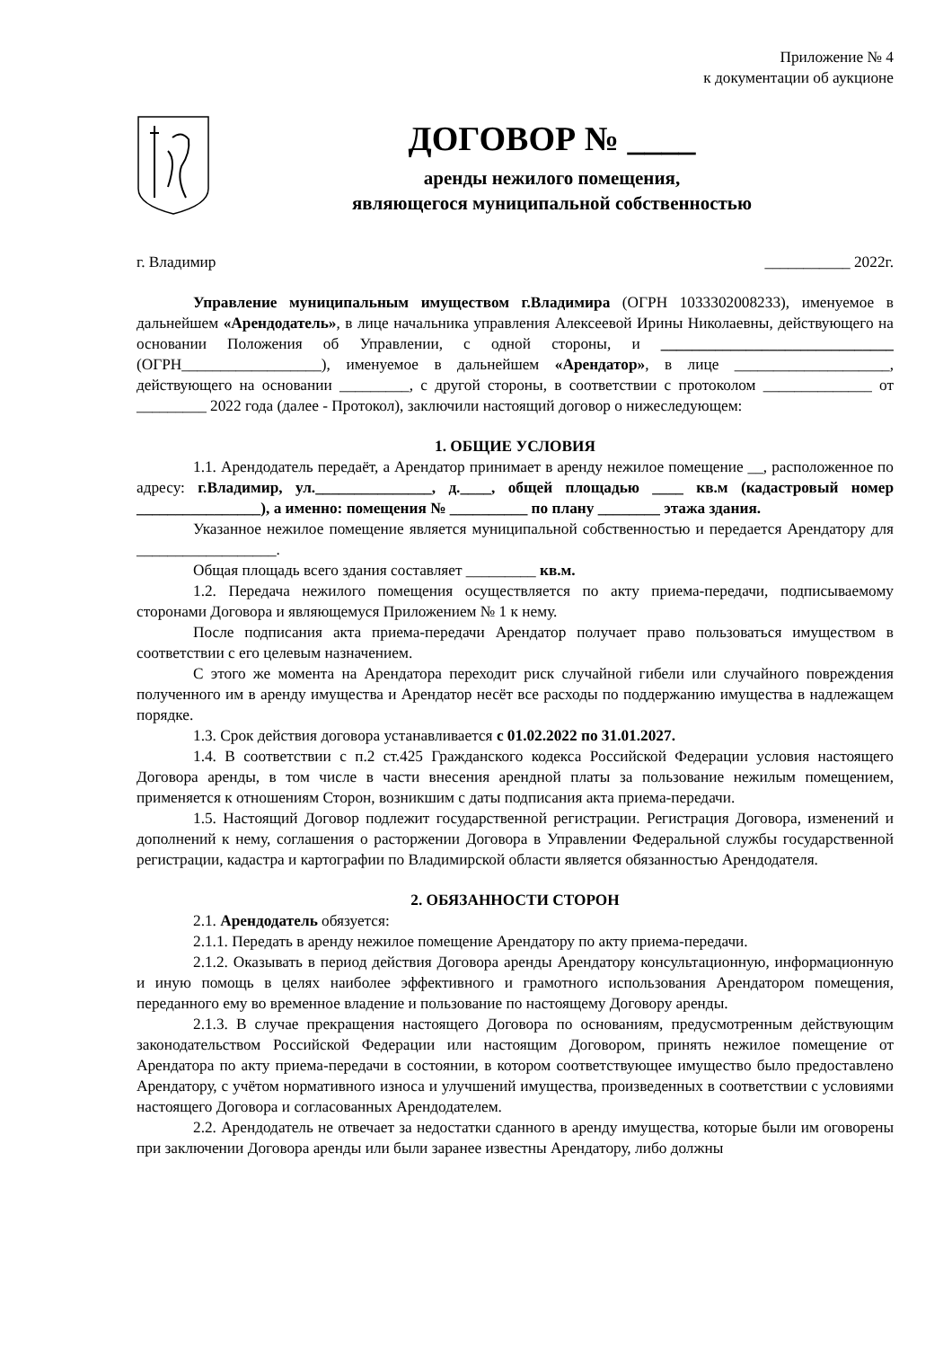Приложение № 4
к документации об аукционе
ДОГОВОР № ____
аренды нежилого помещения,
являющегося муниципальной собственностью
г. Владимир ___________ 2022г.
Управление муниципальным имуществом г.Владимира (ОГРН 1033302008233), именуемое в дальнейшем «Арендодатель», в лице начальника управления Алексеевой Ирины Николаевны, действующего на основании Положения об Управлении, с одной стороны, и ______________________________ (ОГРН__________________), именуемое в дальнейшем «Арендатор», в лице ____________________, действующего на основании _________, с другой стороны, в соответствии с протоколом ______________ от _________ 2022 года (далее - Протокол), заключили настоящий договор о нижеследующем:
1. ОБЩИЕ УСЛОВИЯ
1.1. Арендодатель передаёт, а Арендатор принимает в аренду нежилое помещение __, расположенное по адресу: г.Владимир, ул._______________, д.____, общей площадью ____ кв.м (кадастровый номер ________________), а именно: помещения № __________ по плану ________ этажа здания.
Указанное нежилое помещение является муниципальной собственностью и передается Арендатору для __________________.
Общая площадь всего здания составляет _________ кв.м.
1.2. Передача нежилого помещения осуществляется по акту приема-передачи, подписываемому сторонами Договора и являющемуся Приложением № 1 к нему.
После подписания акта приема-передачи Арендатор получает право пользоваться имуществом в соответствии с его целевым назначением.
С этого же момента на Арендатора переходит риск случайной гибели или случайного повреждения полученного им в аренду имущества и Арендатор несёт все расходы по поддержанию имущества в надлежащем порядке.
1.3. Срок действия договора устанавливается с 01.02.2022 по 31.01.2027.
1.4. В соответствии с п.2 ст.425 Гражданского кодекса Российской Федерации условия настоящего Договора аренды, в том числе в части внесения арендной платы за пользование нежилым помещением, применяется к отношениям Сторон, возникшим с даты подписания акта приема-передачи.
1.5. Настоящий Договор подлежит государственной регистрации. Регистрация Договора, изменений и дополнений к нему, соглашения о расторжении Договора в Управлении Федеральной службы государственной регистрации, кадастра и картографии по Владимирской области является обязанностью Арендодателя.
2. ОБЯЗАННОСТИ СТОРОН
2.1. Арендодатель обязуется:
2.1.1. Передать в аренду нежилое помещение Арендатору по акту приема-передачи.
2.1.2. Оказывать в период действия Договора аренды Арендатору консультационную, информационную и иную помощь в целях наиболее эффективного и грамотного использования Арендатором помещения, переданного ему во временное владение и пользование по настоящему Договору аренды.
2.1.3. В случае прекращения настоящего Договора по основаниям, предусмотренным действующим законодательством Российской Федерации или настоящим Договором, принять нежилое помещение от Арендатора по акту приема-передачи в состоянии, в котором соответствующее имущество было предоставлено Арендатору, с учётом нормативного износа и улучшений имущества, произведенных в соответствии с условиями настоящего Договора и согласованных Арендодателем.
2.2. Арендодатель не отвечает за недостатки сданного в аренду имущества, которые были им оговорены при заключении Договора аренды или были заранее известны Арендатору, либо должны